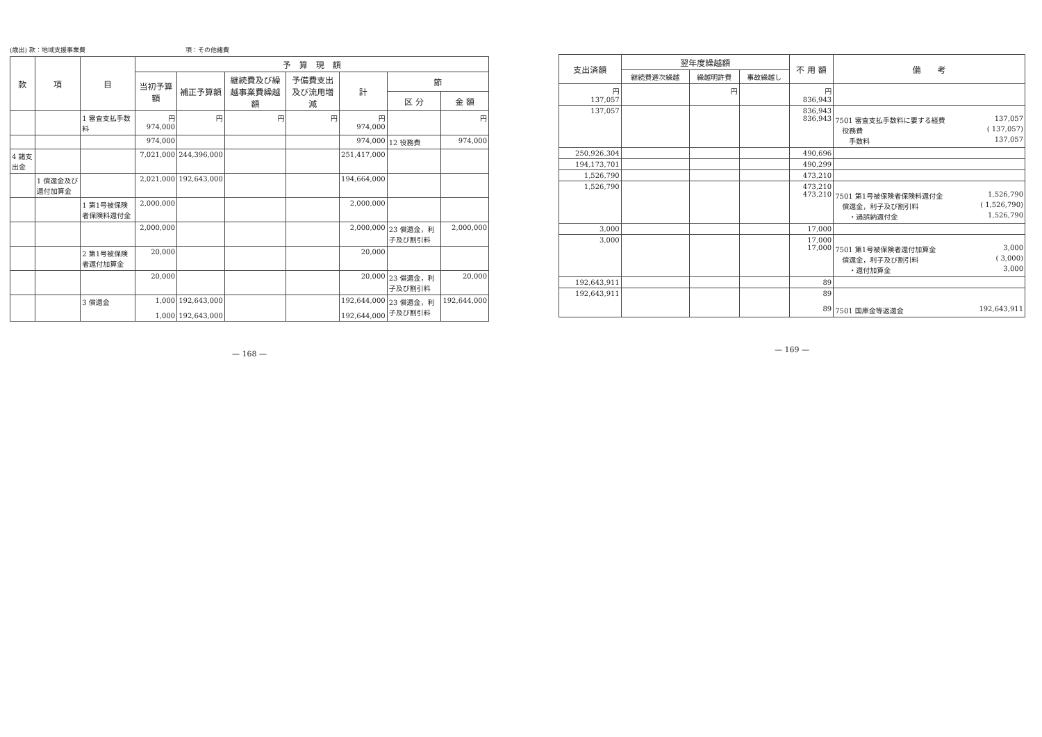(歳出) 款：地域支援事業費　　　　　　　　　　　　　　　　項：その他諸費
| 款 | 項 | 目 | 予 算 現 額 | | | | | | |
| --- | --- | --- | --- | --- | --- | --- | --- | --- | --- |
| | | | 当初予算額 | 補正予算額 | 継続費及び繰越事業費繰越額 | 予備費支出及び流用増減 | 計 | 節 | |
| | | | | | | | | 区 分 | 金 額 |
| | | 1 審査支払手数料 | 円 974,000 | 円 | 円 | 円 | 円 974,000 | | 円 |
| | | | 974,000 | | | | 974,000 | 12 役務費 | 974,000 |
| 4 諸支出金 | | | 7,021,000 | 244,396,000 | | | 251,417,000 | | |
| | 1 償還金及び還付加算金 | | 2,021,000 | 192,643,000 | | | 194,664,000 | | |
| | | 1 第1号被保険者保険料還付金 | 2,000,000 | | | | 2,000,000 | | |
| | | | 2,000,000 | | | | 2,000,000 | 23 償還金，利子及び割引料 | 2,000,000 |
| | | 2 第1号被保険者還付加算金 | 20,000 | | | | 20,000 | | |
| | | | 20,000 | | | | 20,000 | 23 償還金，利子及び割引料 | 20,000 |
| | | 3 償還金 | 1,000 1,000 | 192,643,000 192,643,000 | | | 192,644,000 192,644,000 | 23 償還金，利子及び割引料 | 192,644,000 |
— 168 —
| 支出済額 | 翌年度繰越額 | | | 不 用 額 | 備 考 |
| --- | --- | --- | --- | --- | --- |
| | 継続費逓次繰越 | 繰越明許費 | 事故繰越し | | |
| 円 137,057 | | 円 | | 円 836,943 | |
| 137,057 | | | | 836,943 836,943 | 7501 審査支払手数料に要する経費 137,057 役務費 ( 137,057) 手数料 137,057 |
| 250,926,304 | | | | 490,696 | |
| 194,173,701 | | | | 490,299 | |
| 1,526,790 | | | | 473,210 | |
| 1,526,790 | | | | 473,210 473,210 | 7501 第1号被保険者保険料還付金 1,526,790 償還金，利子及び割引料 ( 1,526,790) ・過誤納還付金 1,526,790 |
| 3,000 | | | | 17,000 | |
| 3,000 | | | | 17,000 17,000 | 7501 第1号被保険者還付加算金 3,000 償還金，利子及び割引料 ( 3,000) ・還付加算金 3,000 |
| 192,643,911 | | | | 89 | |
| 192,643,911 | | | | 89 89 | 7501 国庫金等返還金 192,643,911 |
— 169 —